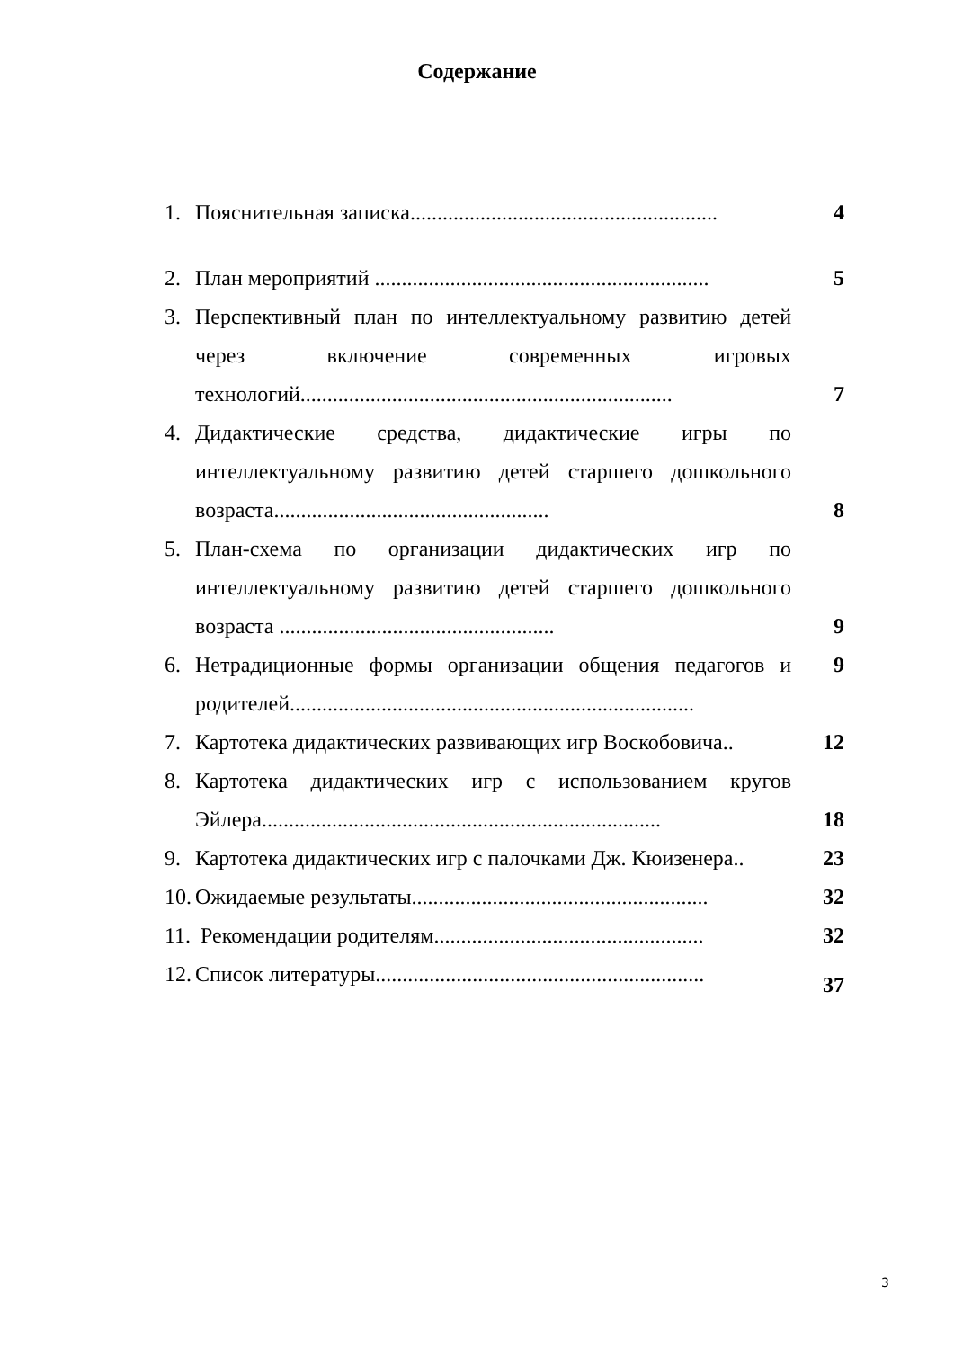Содержание
1. Пояснительная записка.........................................................
4
2. План мероприятий ..............................................................
5
3. Перспективный план по интеллектуальному развитию детей через включение современных игровых технологий.....................................................................
7
4. Дидактические средства, дидактические игры по интеллектуальному развитию детей старшего дошкольного возраста...................................................
8
5. План-схема по организации дидактических игр по интеллектуальному развитию детей старшего дошкольного возраста ...................................................
9
6. Нетрадиционные формы организации общения педагогов и родителей...........................................................................
9
7. Картотека дидактических развивающих игр Воскобовича..
12
8. Картотека дидактических игр с использованием кругов Эйлера..........................................................................
18
9. Картотека дидактических игр с палочками Дж. Кюизенера..
23
10.
Ожидаемые результаты.......................................................
32
11.
Рекомендации родителям..................................................
32
12.
Список литературы.............................................................
37
3